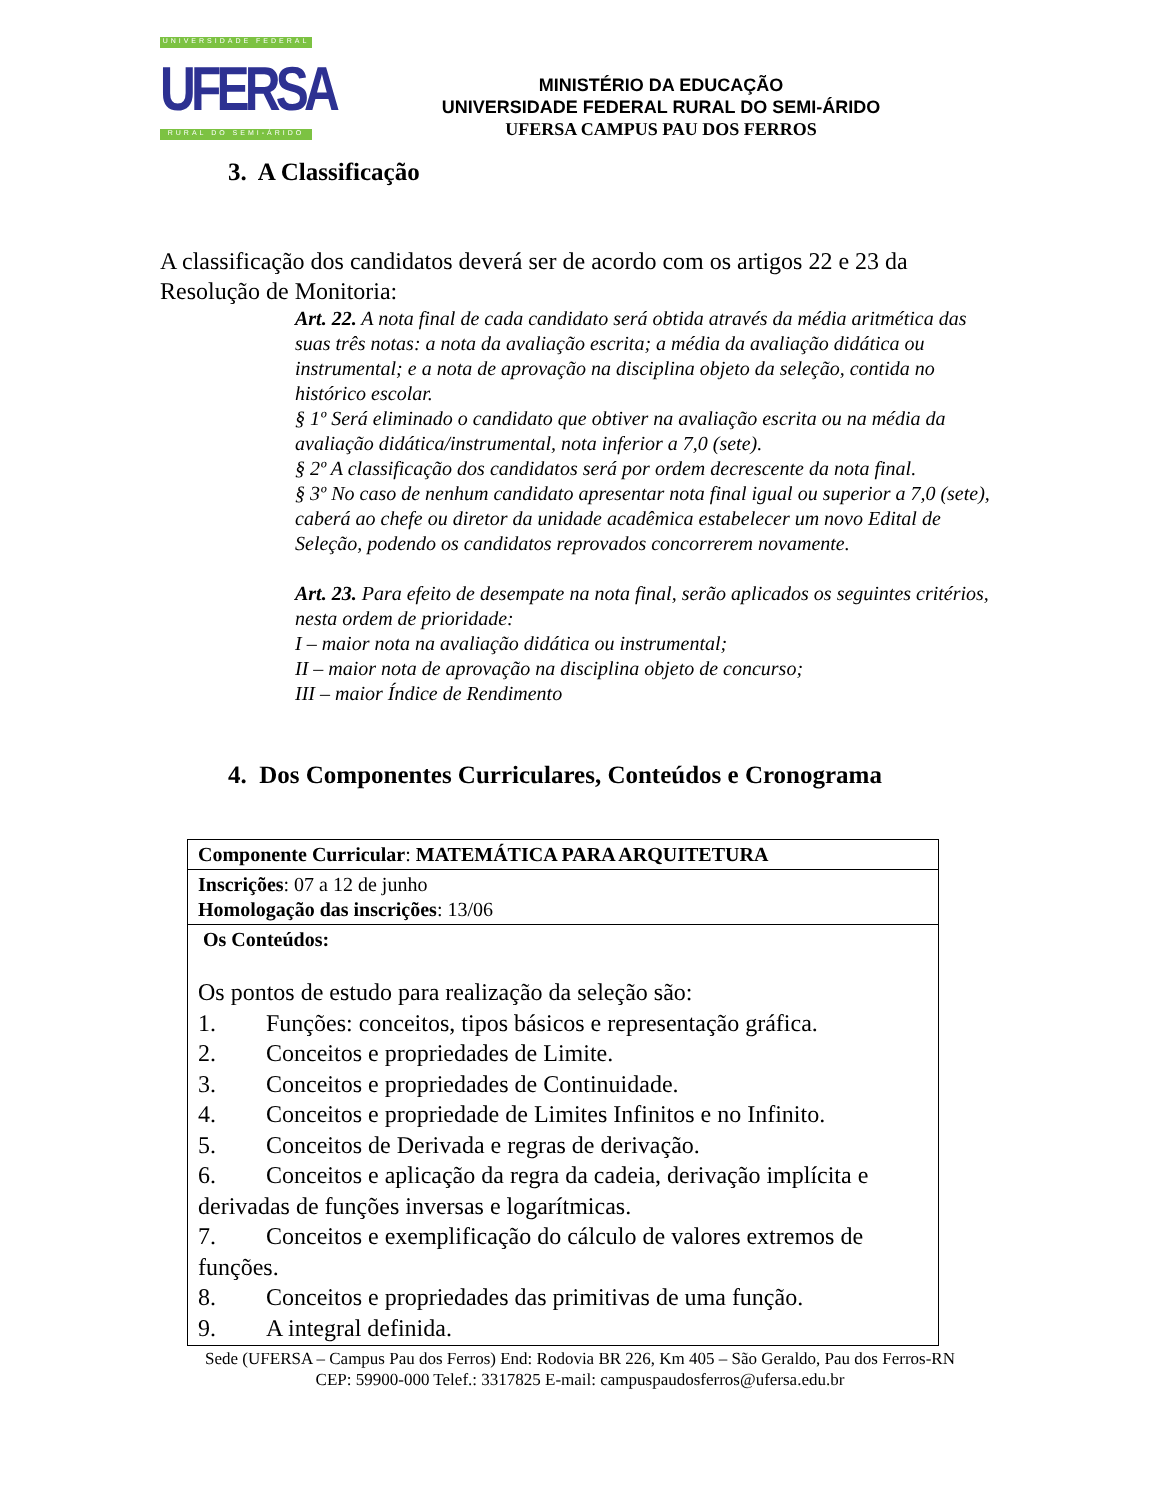UNIVERSIDADE FEDERAL
UFERSA
RURAL DO SEMI-ÁRIDO
MINISTÉRIO DA EDUCAÇÃO
UNIVERSIDADE FEDERAL RURAL DO SEMI-ÁRIDO
UFERSA CAMPUS PAU DOS FERROS
3. A Classificação
A classificação dos candidatos deverá ser de acordo com os artigos 22 e 23 da Resolução de Monitoria:
Art. 22. A nota final de cada candidato será obtida através da média aritmética das suas três notas: a nota da avaliação escrita; a média da avaliação didática ou instrumental; e a nota de aprovação na disciplina objeto da seleção, contida no histórico escolar.
§ 1º Será eliminado o candidato que obtiver na avaliação escrita ou na média da avaliação didática/instrumental, nota inferior a 7,0 (sete).
§ 2º A classificação dos candidatos será por ordem decrescente da nota final.
§ 3º No caso de nenhum candidato apresentar nota final igual ou superior a 7,0 (sete), caberá ao chefe ou diretor da unidade acadêmica estabelecer um novo Edital de Seleção, podendo os candidatos reprovados concorrerem novamente.
Art. 23. Para efeito de desempate na nota final, serão aplicados os seguintes critérios, nesta ordem de prioridade:
I – maior nota na avaliação didática ou instrumental;
II – maior nota de aprovação na disciplina objeto de concurso;
III – maior Índice de Rendimento
4. Dos Componentes Curriculares, Conteúdos e Cronograma
| Componente Curricular : MATEMÁTICA PARA ARQUITETURA |
| Inscrições : 07 a 12 de junho Homologação das inscrições : 13/06 |
| Os Conteúdos: Os pontos de estudo para realização da seleção são: 1. Funções: conceitos, tipos básicos e representação gráfica. 2. Conceitos e propriedades de Limite. 3. Conceitos e propriedades de Continuidade. 4. Conceitos e propriedade de Limites Infinitos e no Infinito. 5. Conceitos de Derivada e regras de derivação. 6. Conceitos e aplicação da regra da cadeia, derivação implícita e derivadas de funções inversas e logarítmicas. 7. Conceitos e exemplificação do cálculo de valores extremos de funções. 8. Conceitos e propriedades das primitivas de uma função. 9. A integral definida. |
Sede (UFERSA – Campus Pau dos Ferros) End: Rodovia BR 226, Km 405 – São Geraldo, Pau dos Ferros-RN
CEP: 59900-000 Telef.: 3317825 E-mail: campuspaudosferros@ufersa.edu.br